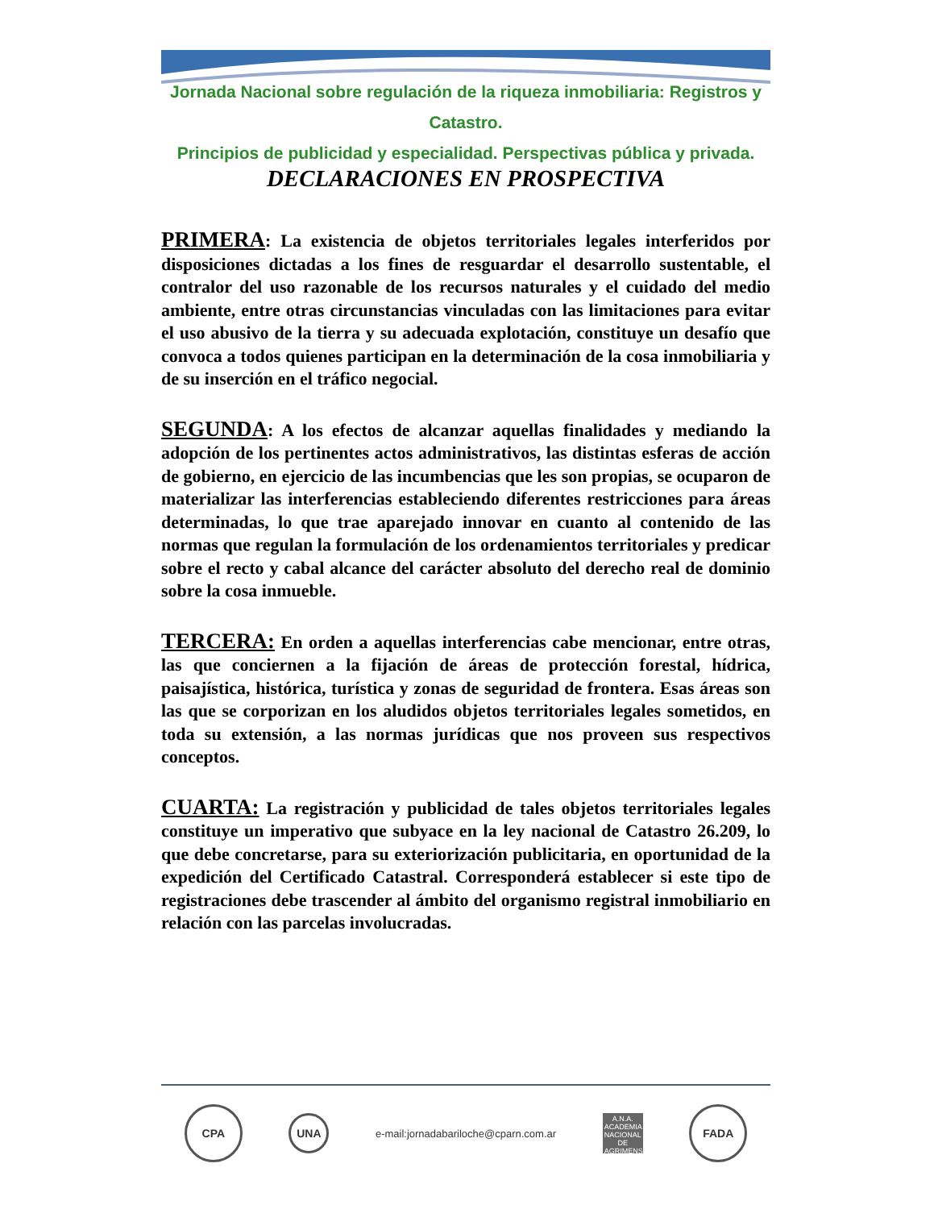Jornada Nacional sobre regulación de la riqueza inmobiliaria: Registros y Catastro.
Principios de publicidad y especialidad. Perspectivas pública y privada.
DECLARACIONES EN PROSPECTIVA
PRIMERA: La existencia de objetos territoriales legales interferidos por disposiciones dictadas a los fines de resguardar el desarrollo sustentable, el contralor del uso razonable de los recursos naturales y el cuidado del medio ambiente, entre otras circunstancias vinculadas con las limitaciones para evitar el uso abusivo de la tierra y su adecuada explotación, constituye un desafío que convoca a todos quienes participan en la determinación de la cosa inmobiliaria y de su inserción en el tráfico negocial.
SEGUNDA: A los efectos de alcanzar aquellas finalidades y mediando la adopción de los pertinentes actos administrativos, las distintas esferas de acción de gobierno, en ejercicio de las incumbencias que les son propias, se ocuparon de materializar las interferencias estableciendo diferentes restricciones para áreas determinadas, lo que trae aparejado innovar en cuanto al contenido de las normas que regulan la formulación de los ordenamientos territoriales y predicar sobre el recto y cabal alcance del carácter absoluto del derecho real de dominio sobre la cosa inmueble.
TERCERA: En orden a aquellas interferencias cabe mencionar, entre otras, las que conciernen a la fijación de áreas de protección forestal, hídrica, paisajística, histórica, turística y zonas de seguridad de frontera. Esas áreas son las que se corporizan en los aludidos objetos territoriales legales sometidos, en toda su extensión, a las normas jurídicas que nos proveen sus respectivos conceptos.
CUARTA: La registración y publicidad de tales objetos territoriales legales constituye un imperativo que subyace en la ley nacional de Catastro 26.209, lo que debe concretarse, para su exteriorización publicitaria, en oportunidad de la expedición del Certificado Catastral. Corresponderá establecer si este tipo de registraciones debe trascender al ámbito del organismo registral inmobiliario en relación con las parcelas involucradas.
CPA
UNA
e-mail:jornadabariloche@cparn.com.ar
A.N.A.
ACADEMIA NACIONAL DE AGRIMENSURA
FADA